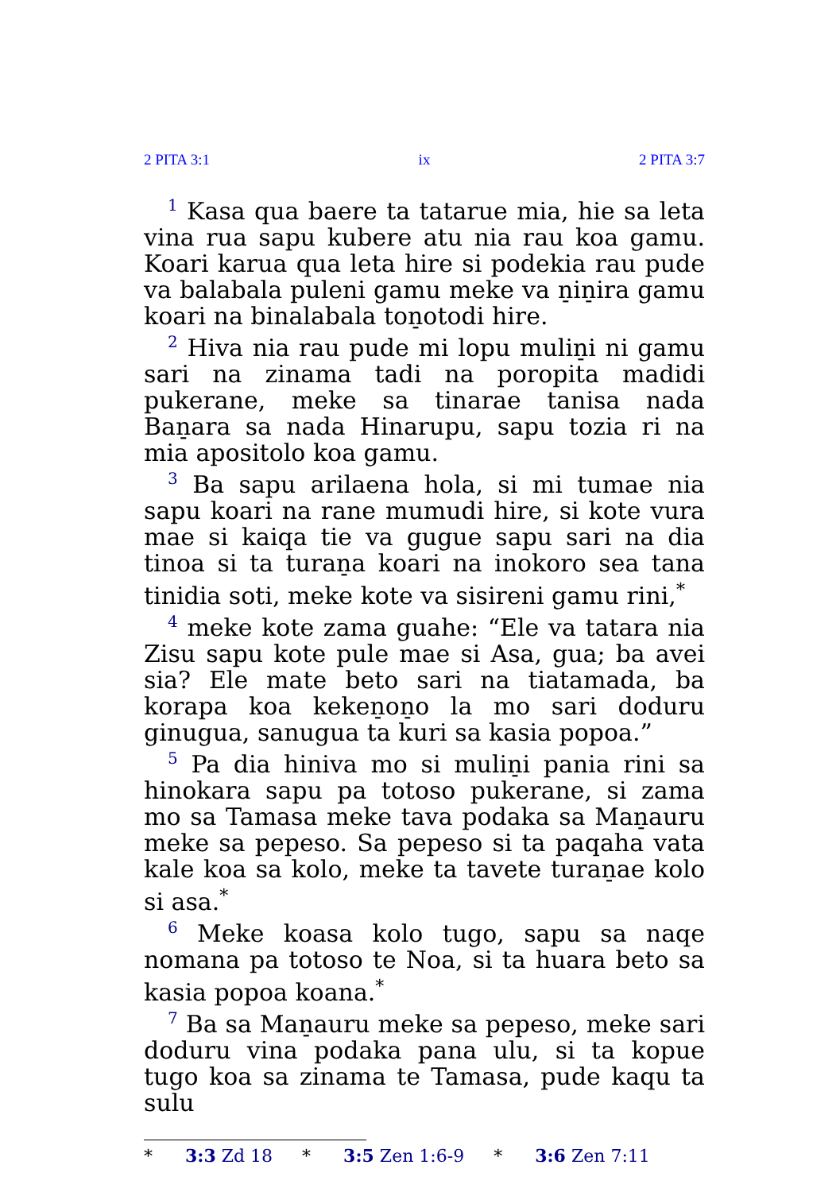2 PITA 3:1 ix 2 PITA 3:7
<sup>1</sup> Kasa qua baere ta tatarue mia, hie sa leta vina rua sapu kubere atu nia rau koa gamu. Koari karua qua leta hire si podekia rau pude va balabala puleni gamu meke va n̠in̠ira gamu koari na binalabala ton̠otodi hire.
<sup>2</sup> Hiva nia rau pude mi lopu mulin̠i ni gamu sari na zinama tadi na poropita madidi pukerane, meke sa tinarae tanisa nada Ban̠ara sa nada Hinarupu, sapu tozia ri na mia apositolo koa gamu.
<sup>3</sup> Ba sapu arilaena hola, si mi tumae nia sapu koari na rane mumudi hire, si kote vura mae si kaiqa tie va gugue sapu sari na dia tinoa si ta turan̠a koari na inokoro sea tana tinidia soti, meke kote va sisireni gamu rini,<sup>*</sup>
<sup>4</sup> meke kote zama guahe: “Ele va tatara nia Zisu sapu kote pule mae si Asa, gua; ba avei sia? Ele mate beto sari na tiatamada, ba korapa koa keken̠on̠o la mo sari doduru ginugua, sanugua ta kuri sa kasia popoa.”
<sup>5</sup> Pa dia hiniva mo si mulin̠i pania rini sa hinokara sapu pa totoso pukerane, si zama mo sa Tamasa meke tava podaka sa Man̠auru meke sa pepeso. Sa pepeso si ta paqaha vata kale koa sa kolo, meke ta tavete turan̠ae kolo si asa.<sup>*</sup>
<sup>6</sup> Meke koasa kolo tugo, sapu sa naqe nomana pa totoso te Noa, si ta huara beto sa kasia popoa koana.<sup>*</sup>
<sup>7</sup> Ba sa Man̠auru meke sa pepeso, meke sari doduru vina podaka pana ulu, si ta kopue tugo koa sa zinama te Tamasa, pude kaqu ta sulu
* 3:3 Zd 18 * 3:5 Zen 1:6-9 * 3:6 Zen 7:11